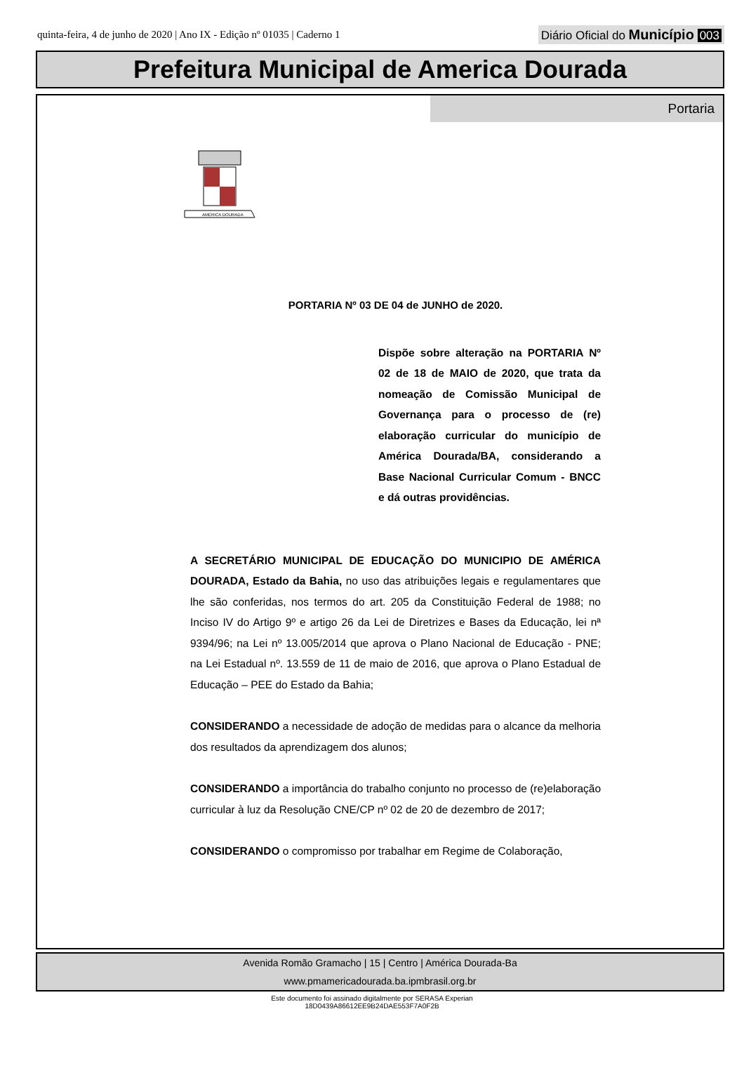quinta-feira, 4 de junho de 2020 | Ano IX - Edição nº 01035 | Caderno 1 Diário Oficial do Município 003
Prefeitura Municipal de America Dourada
Portaria
AMÉRICA DOURADA
PORTARIA Nº 03 DE 04 de JUNHO de 2020.
Dispõe sobre alteração na PORTARIA Nº 02 de 18 de MAIO de 2020, que trata da nomeação de Comissão Municipal de Governança para o processo de (re) elaboração curricular do município de América Dourada/BA, considerando a Base Nacional Curricular Comum - BNCC e dá outras providências.
A SECRETÁRIO MUNICIPAL DE EDUCAÇÃO DO MUNICIPIO DE AMÉRICA DOURADA, Estado da Bahia, no uso das atribuições legais e regulamentares que lhe são conferidas, nos termos do art. 205 da Constituição Federal de 1988; no Inciso IV do Artigo 9º e artigo 26 da Lei de Diretrizes e Bases da Educação, lei nª 9394/96; na Lei nº 13.005/2014 que aprova o Plano Nacional de Educação - PNE; na Lei Estadual nº. 13.559 de 11 de maio de 2016, que aprova o Plano Estadual de Educação – PEE do Estado da Bahia;
CONSIDERANDO a necessidade de adoção de medidas para o alcance da melhoria dos resultados da aprendizagem dos alunos;
CONSIDERANDO a importância do trabalho conjunto no processo de (re)elaboração curricular à luz da Resolução CNE/CP nº 02 de 20 de dezembro de 2017;
CONSIDERANDO o compromisso por trabalhar em Regime de Colaboração,
Avenida Romão Gramacho | 15 | Centro | América Dourada-Ba
www.pmamericadourada.ba.ipmbrasil.org.br
Este documento foi assinado digitalmente por SERASA Experian
18D0439A86612EE9B24DAE553F7A0F2B